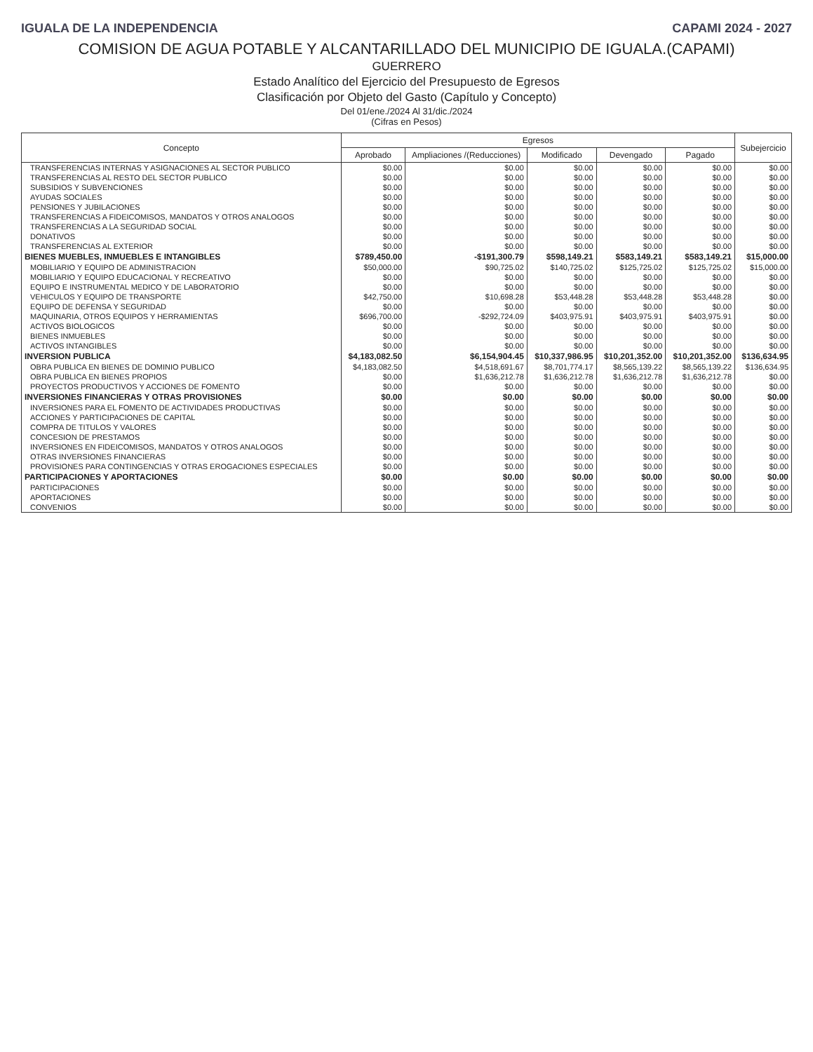IGUALA DE LA INDEPENDENCIA CAPAMI 2024 - 2027
COMISION DE AGUA POTABLE Y ALCANTARILLADO DEL MUNICIPIO DE IGUALA.(CAPAMI)
GUERRERO
Estado Analítico del Ejercicio del Presupuesto de Egresos
Clasificación por Objeto del Gasto (Capítulo y Concepto)
Del 01/ene./2024 Al 31/dic./2024
(Cifras en Pesos)
| Concepto | Egresos | | | | | Subejercicio |
| --- | --- | --- | --- | --- | --- | --- |
| | Aprobado | Ampliaciones /(Reducciones) | Modificado | Devengado | Pagado | |
| TRANSFERENCIAS INTERNAS Y ASIGNACIONES AL SECTOR PUBLICO | $0.00 | $0.00 | $0.00 | $0.00 | $0.00 | $0.00 |
| TRANSFERENCIAS AL RESTO DEL SECTOR PUBLICO | $0.00 | $0.00 | $0.00 | $0.00 | $0.00 | $0.00 |
| SUBSIDIOS Y SUBVENCIONES | $0.00 | $0.00 | $0.00 | $0.00 | $0.00 | $0.00 |
| AYUDAS SOCIALES | $0.00 | $0.00 | $0.00 | $0.00 | $0.00 | $0.00 |
| PENSIONES Y JUBILACIONES | $0.00 | $0.00 | $0.00 | $0.00 | $0.00 | $0.00 |
| TRANSFERENCIAS A FIDEICOMISOS, MANDATOS Y OTROS ANALOGOS | $0.00 | $0.00 | $0.00 | $0.00 | $0.00 | $0.00 |
| TRANSFERENCIAS A LA SEGURIDAD SOCIAL | $0.00 | $0.00 | $0.00 | $0.00 | $0.00 | $0.00 |
| DONATIVOS | $0.00 | $0.00 | $0.00 | $0.00 | $0.00 | $0.00 |
| TRANSFERENCIAS AL EXTERIOR | $0.00 | $0.00 | $0.00 | $0.00 | $0.00 | $0.00 |
| BIENES MUEBLES, INMUEBLES E INTANGIBLES | $789,450.00 | -$191,300.79 | $598,149.21 | $583,149.21 | $583,149.21 | $15,000.00 |
| MOBILIARIO Y EQUIPO DE ADMINISTRACION | $50,000.00 | $90,725.02 | $140,725.02 | $125,725.02 | $125,725.02 | $15,000.00 |
| MOBILIARIO Y EQUIPO EDUCACIONAL Y RECREATIVO | $0.00 | $0.00 | $0.00 | $0.00 | $0.00 | $0.00 |
| EQUIPO E INSTRUMENTAL MEDICO Y DE LABORATORIO | $0.00 | $0.00 | $0.00 | $0.00 | $0.00 | $0.00 |
| VEHICULOS Y EQUIPO DE TRANSPORTE | $42,750.00 | $10,698.28 | $53,448.28 | $53,448.28 | $53,448.28 | $0.00 |
| EQUIPO DE DEFENSA Y SEGURIDAD | $0.00 | $0.00 | $0.00 | $0.00 | $0.00 | $0.00 |
| MAQUINARIA, OTROS EQUIPOS Y HERRAMIENTAS | $696,700.00 | -$292,724.09 | $403,975.91 | $403,975.91 | $403,975.91 | $0.00 |
| ACTIVOS BIOLOGICOS | $0.00 | $0.00 | $0.00 | $0.00 | $0.00 | $0.00 |
| BIENES INMUEBLES | $0.00 | $0.00 | $0.00 | $0.00 | $0.00 | $0.00 |
| ACTIVOS INTANGIBLES | $0.00 | $0.00 | $0.00 | $0.00 | $0.00 | $0.00 |
| INVERSION PUBLICA | $4,183,082.50 | $6,154,904.45 | $10,337,986.95 | $10,201,352.00 | $10,201,352.00 | $136,634.95 |
| OBRA PUBLICA EN BIENES DE DOMINIO PUBLICO | $4,183,082.50 | $4,518,691.67 | $8,701,774.17 | $8,565,139.22 | $8,565,139.22 | $136,634.95 |
| OBRA PUBLICA EN BIENES PROPIOS | $0.00 | $1,636,212.78 | $1,636,212.78 | $1,636,212.78 | $1,636,212.78 | $0.00 |
| PROYECTOS PRODUCTIVOS Y ACCIONES DE FOMENTO | $0.00 | $0.00 | $0.00 | $0.00 | $0.00 | $0.00 |
| INVERSIONES FINANCIERAS Y OTRAS PROVISIONES | $0.00 | $0.00 | $0.00 | $0.00 | $0.00 | $0.00 |
| INVERSIONES PARA EL FOMENTO DE ACTIVIDADES PRODUCTIVAS | $0.00 | $0.00 | $0.00 | $0.00 | $0.00 | $0.00 |
| ACCIONES Y PARTICIPACIONES DE CAPITAL | $0.00 | $0.00 | $0.00 | $0.00 | $0.00 | $0.00 |
| COMPRA DE TITULOS Y VALORES | $0.00 | $0.00 | $0.00 | $0.00 | $0.00 | $0.00 |
| CONCESION DE PRESTAMOS | $0.00 | $0.00 | $0.00 | $0.00 | $0.00 | $0.00 |
| INVERSIONES EN FIDEICOMISOS, MANDATOS Y OTROS ANALOGOS | $0.00 | $0.00 | $0.00 | $0.00 | $0.00 | $0.00 |
| OTRAS INVERSIONES FINANCIERAS | $0.00 | $0.00 | $0.00 | $0.00 | $0.00 | $0.00 |
| PROVISIONES PARA CONTINGENCIAS Y OTRAS EROGACIONES ESPECIALES | $0.00 | $0.00 | $0.00 | $0.00 | $0.00 | $0.00 |
| PARTICIPACIONES Y APORTACIONES | $0.00 | $0.00 | $0.00 | $0.00 | $0.00 | $0.00 |
| PARTICIPACIONES | $0.00 | $0.00 | $0.00 | $0.00 | $0.00 | $0.00 |
| APORTACIONES | $0.00 | $0.00 | $0.00 | $0.00 | $0.00 | $0.00 |
| CONVENIOS | $0.00 | $0.00 | $0.00 | $0.00 | $0.00 | $0.00 |